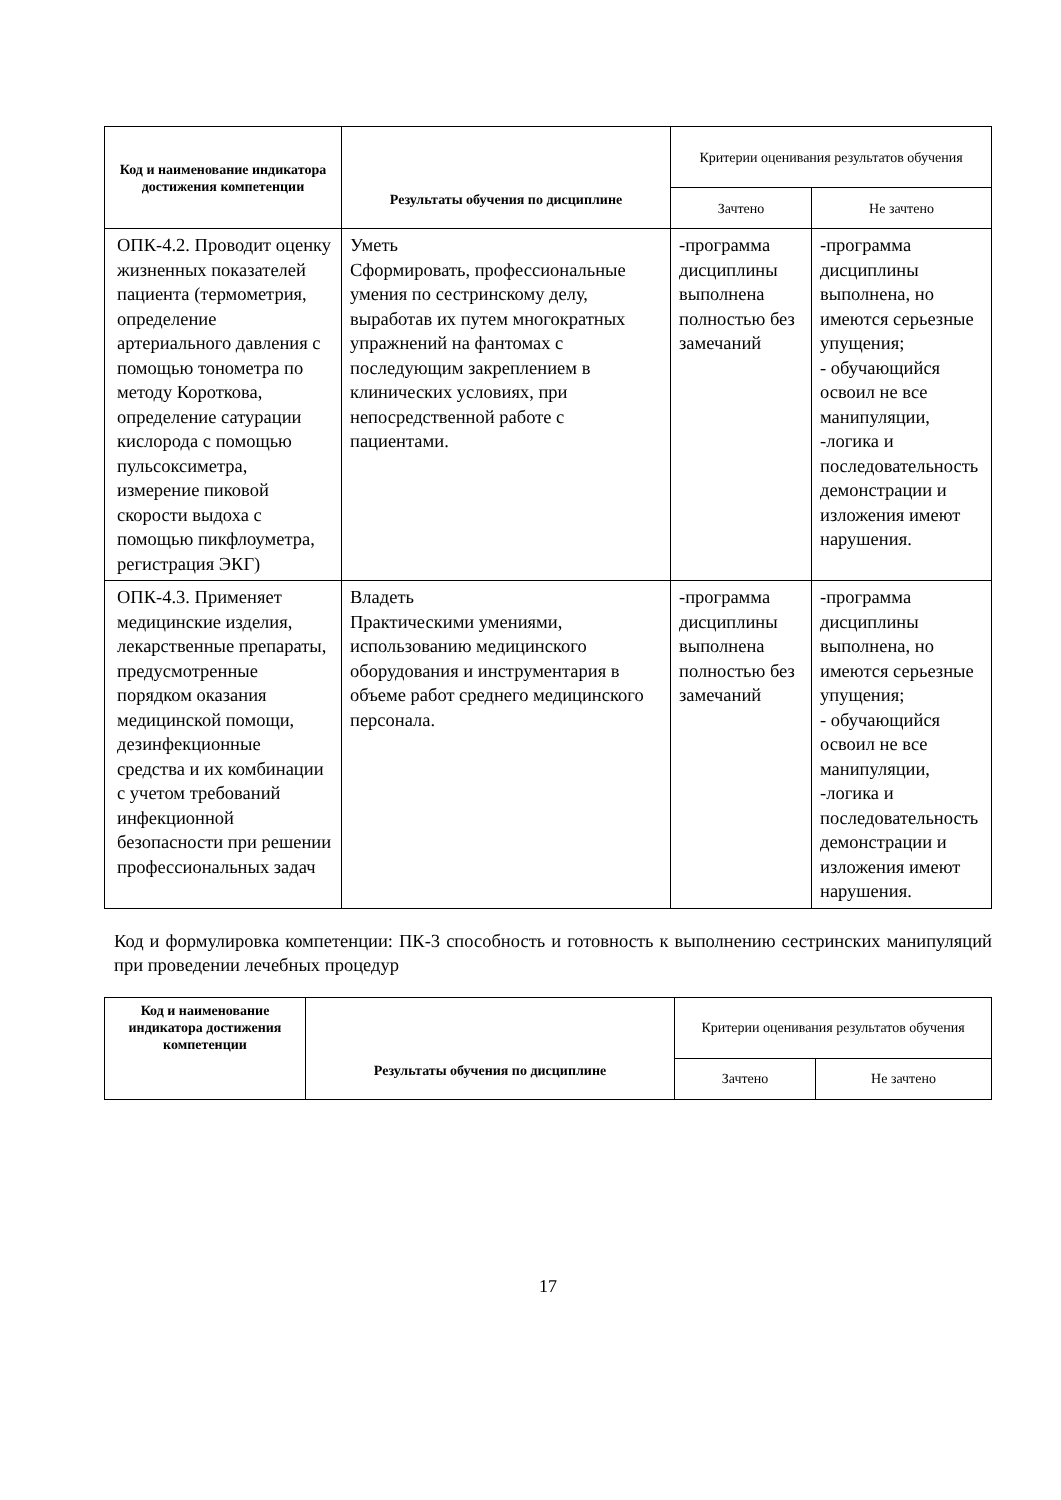| Код и наименование индикатора достижения компетенции | Результаты обучения по дисциплине | Критерии оценивания результатов обучения | |
| --- | --- | --- | --- |
| | | Зачтено | Не зачтено |
| ОПК-4.2. Проводит оценку жизненных показателей пациента (термометрия, определение артериального давления с помощью тонометра по методу Короткова, определение сатурации кислорода с помощью пульсоксиметра, измерение пиковой скорости выдоха с помощью пикфлоуметра, регистрация ЭКГ) | Уметь Сформировать, профессиональные умения по сестринскому делу, выработав их путем многократных упражнений на фантомах с последующим закреплением в клинических условиях, при непосредственной работе с пациентами. | -программа дисциплины выполнена полностью без замечаний | -программа дисциплины выполнена, но имеются серьезные упущения; - обучающийся освоил не все манипуляции, -логика и последовательность демонстрации и изложения имеют нарушения. |
| ОПК-4.3. Применяет медицинские изделия, лекарственные препараты, предусмотренные порядком оказания медицинской помощи, дезинфекционные средства и их комбинации с учетом требований инфекционной безопасности при решении профессиональных задач | Владеть Практическими умениями, использованию медицинского оборудования и инструментария в объеме работ среднего медицинского персонала. | -программа дисциплины выполнена полностью без замечаний | -программа дисциплины выполнена, но имеются серьезные упущения; - обучающийся освоил не все манипуляции, -логика и последовательность демонстрации и изложения имеют нарушения. |
Код и формулировка компетенции: ПК-3 способность и готовность к выполнению сестринских манипуляций при проведении лечебных процедур
| Код и наименование индикатора достижения компетенции | Результаты обучения по дисциплине | Критерии оценивания результатов обучения | |
| --- | --- | --- | --- |
| | | Зачтено | Не зачтено |
17